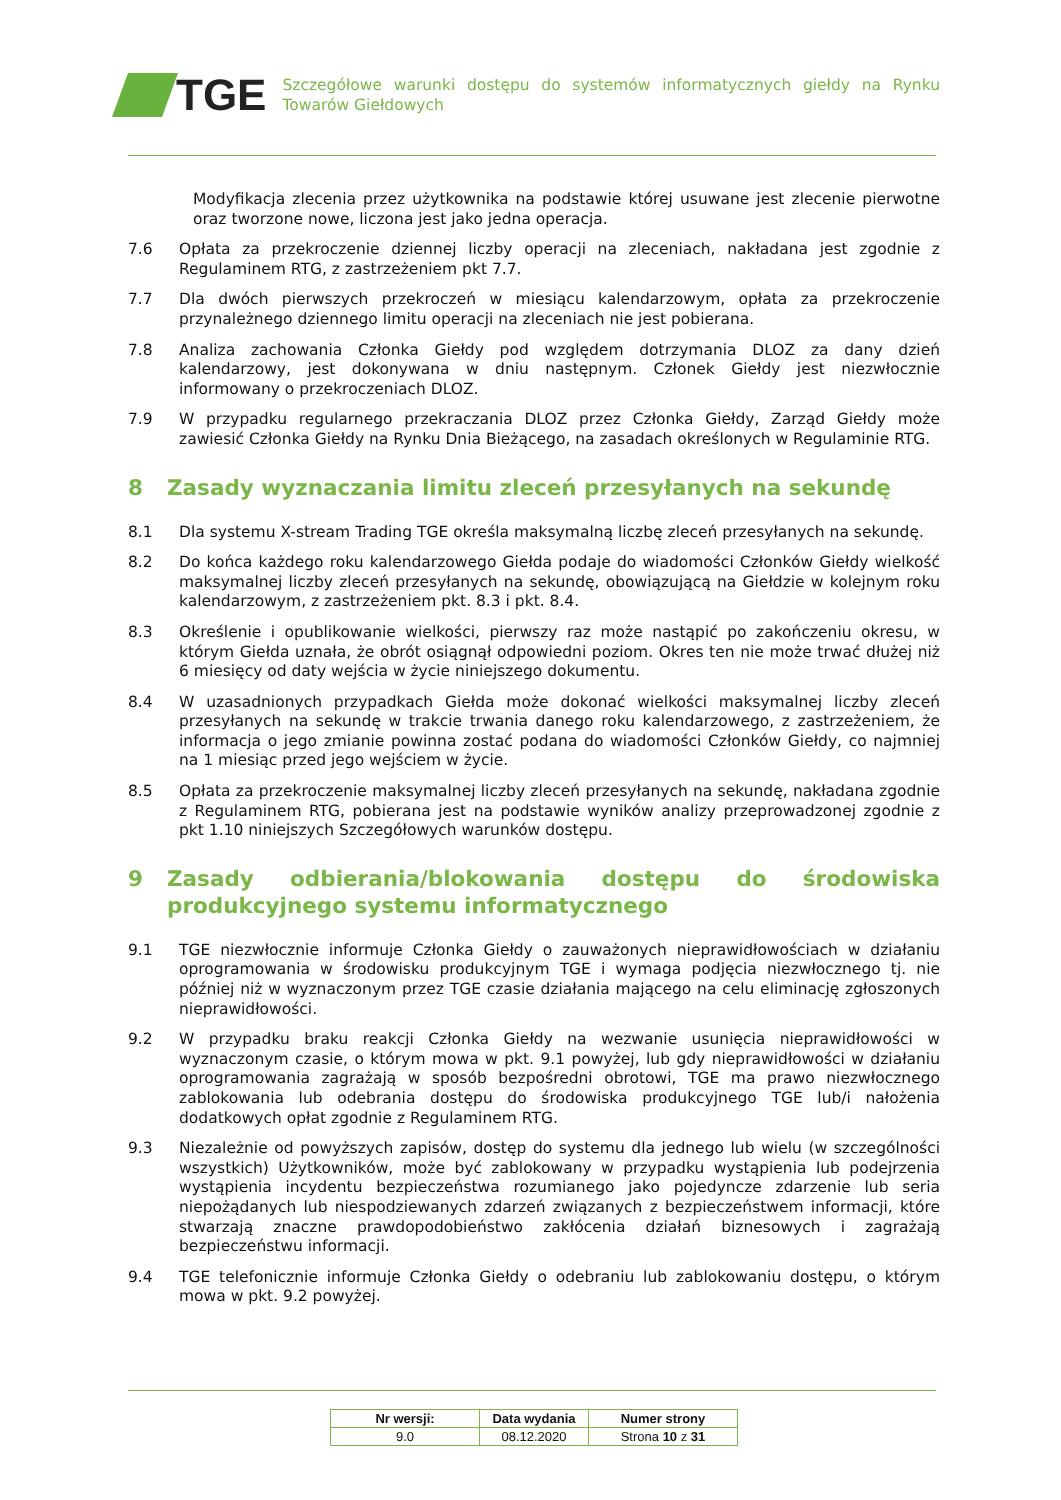TGE
Szczegółowe warunki dostępu do systemów informatycznych giełdy na Rynku Towarów Giełdowych
Modyfikacja zlecenia przez użytkownika na podstawie której usuwane jest zlecenie pierwotne oraz tworzone nowe, liczona jest jako jedna operacja.
7.6 Opłata za przekroczenie dziennej liczby operacji na zleceniach, nakładana jest zgodnie z Regulaminem RTG, z zastrzeżeniem pkt 7.7.
7.7 Dla dwóch pierwszych przekroczeń w miesiącu kalendarzowym, opłata za przekroczenie przynależnego dziennego limitu operacji na zleceniach nie jest pobierana.
7.8 Analiza zachowania Członka Giełdy pod względem dotrzymania DLOZ za dany dzień kalendarzowy, jest dokonywana w dniu następnym. Członek Giełdy jest niezwłocznie informowany o przekroczeniach DLOZ.
7.9 W przypadku regularnego przekraczania DLOZ przez Członka Giełdy, Zarząd Giełdy może zawiesić Członka Giełdy na Rynku Dnia Bieżącego, na zasadach określonych w Regulaminie RTG.
8 Zasady wyznaczania limitu zleceń przesyłanych na sekundę
8.1 Dla systemu X-stream Trading TGE określa maksymalną liczbę zleceń przesyłanych na sekundę.
8.2 Do końca każdego roku kalendarzowego Giełda podaje do wiadomości Członków Giełdy wielkość maksymalnej liczby zleceń przesyłanych na sekundę, obowiązującą na Giełdzie w kolejnym roku kalendarzowym, z zastrzeżeniem pkt. 8.3 i pkt. 8.4.
8.3 Określenie i opublikowanie wielkości, pierwszy raz może nastąpić po zakończeniu okresu, w którym Giełda uznała, że obrót osiągnął odpowiedni poziom. Okres ten nie może trwać dłużej niż 6 miesięcy od daty wejścia w życie niniejszego dokumentu.
8.4 W uzasadnionych przypadkach Giełda może dokonać wielkości maksymalnej liczby zleceń przesyłanych na sekundę w trakcie trwania danego roku kalendarzowego, z zastrzeżeniem, że informacja o jego zmianie powinna zostać podana do wiadomości Członków Giełdy, co najmniej na 1 miesiąc przed jego wejściem w życie.
8.5 Opłata za przekroczenie maksymalnej liczby zleceń przesyłanych na sekundę, nakładana zgodnie z Regulaminem RTG, pobierana jest na podstawie wyników analizy przeprowadzonej zgodnie z pkt 1.10 niniejszych Szczegółowych warunków dostępu.
9 Zasady odbierania/blokowania dostępu do środowiska produkcyjnego systemu informatycznego
9.1 TGE niezwłocznie informuje Członka Giełdy o zauważonych nieprawidłowościach w działaniu oprogramowania w środowisku produkcyjnym TGE i wymaga podjęcia niezwłocznego tj. nie później niż w wyznaczonym przez TGE czasie działania mającego na celu eliminację zgłoszonych nieprawidłowości.
9.2 W przypadku braku reakcji Członka Giełdy na wezwanie usunięcia nieprawidłowości w wyznaczonym czasie, o którym mowa w pkt. 9.1 powyżej, lub gdy nieprawidłowości w działaniu oprogramowania zagrażają w sposób bezpośredni obrotowi, TGE ma prawo niezwłocznego zablokowania lub odebrania dostępu do środowiska produkcyjnego TGE lub/i nałożenia dodatkowych opłat zgodnie z Regulaminem RTG.
9.3 Niezależnie od powyższych zapisów, dostęp do systemu dla jednego lub wielu (w szczególności wszystkich) Użytkowników, może być zablokowany w przypadku wystąpienia lub podejrzenia wystąpienia incydentu bezpieczeństwa rozumianego jako pojedyncze zdarzenie lub seria niepożądanych lub niespodziewanych zdarzeń związanych z bezpieczeństwem informacji, które stwarzają znaczne prawdopodobieństwo zakłócenia działań biznesowych i zagrażają bezpieczeństwu informacji.
9.4 TGE telefonicznie informuje Członka Giełdy o odebraniu lub zablokowaniu dostępu, o którym mowa w pkt. 9.2 powyżej.
| Nr wersji: | Data wydania | Numer strony |
| --- | --- | --- |
| 9.0 | 08.12.2020 | Strona 10 z 31 |